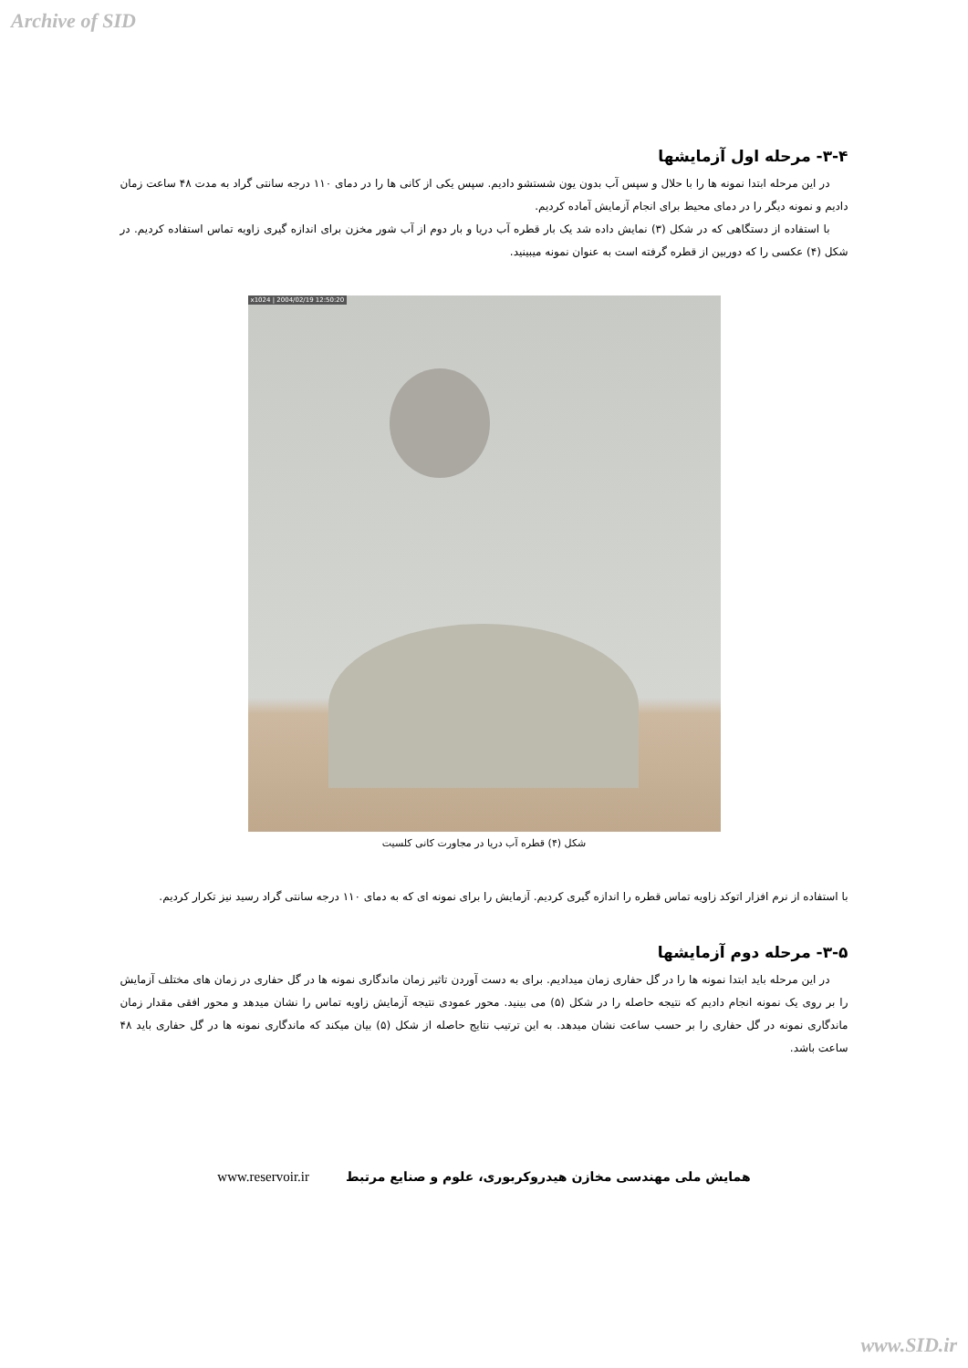Archive of SID
۳-۴- مرحله اول آزمایشها
در این مرحله ابتدا نمونه ها را با حلال و سپس آب بدون یون شستشو دادیم. سپس یکی از کانی ها را در دمای ۱۱۰ درجه سانتی گراد به مدت ۴۸ ساعت زمان دادیم و نمونه دیگر را در دمای محیط برای انجام آزمایش آماده کردیم.
با استفاده از دستگاهی که در شکل (۳) نمایش داده شد یک بار قطره آب دریا و بار دوم از آب شور مخزن برای اندازه گیری زاویه تماس استفاده کردیم. در شکل (۴) عکسی را که دوربین از قطره گرفته است به عنوان نمونه میبینید.
x1024 | 2004/02/19 12:50:20
شکل (۴) قطره آب دریا در مجاورت کانی کلسیت
با استفاده از نرم افزار اتوکد زاویه تماس قطره را اندازه گیری کردیم. آزمایش را برای نمونه ای که به دمای ۱۱۰ درجه سانتی گراد رسید نیز تکرار کردیم.
۳-۵- مرحله دوم آزمایشها
در این مرحله باید ابتدا نمونه ها را در گل حفاری زمان میدادیم. برای به دست آوردن تاثیر زمان ماندگاری نمونه ها در گل حفاری در زمان های مختلف آزمایش را بر روی یک نمونه انجام دادیم که نتیجه حاصله را در شکل (۵) می بینید. محور عمودی نتیجه آزمایش زاویه تماس را نشان میدهد و محور افقی مقدار زمان ماندگاری نمونه در گل حفاری را بر حسب ساعت نشان میدهد. به این ترتیب نتایج حاصله از شکل (۵) بیان میکند که ماندگاری نمونه ها در گل حفاری باید ۴۸ ساعت باشد.
همایش ملی مهندسی مخازن هیدروکربوری، علوم و صنایع مرتبط www.reservoir.ir
www.SID.ir